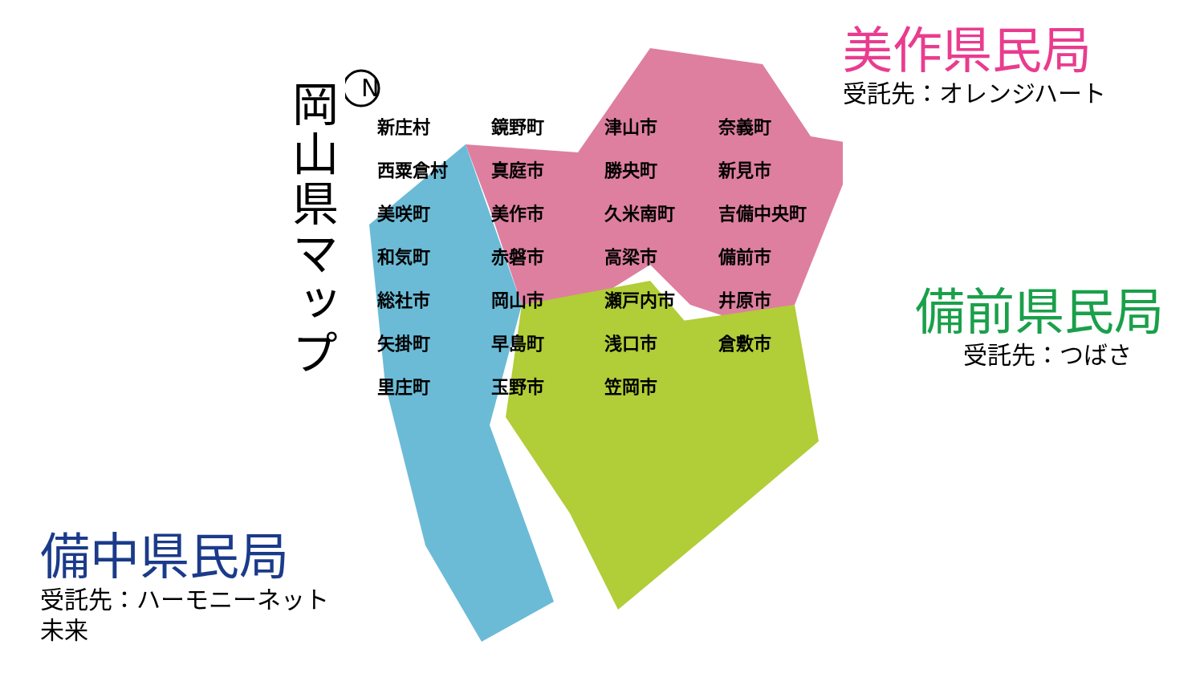岡山県マップ
備中県民局
受託先：ハーモニーネット未来
N
新庄村 鏡野町 津山市 奈義町 西粟倉村 真庭市 勝央町 新見市 美咲町 美作市 久米南町 吉備中央町 和気町 赤磐市 高梁市 備前市 総社市 岡山市 瀬戸内市 井原市 矢掛町 早島町 浅口市 倉敷市 里庄町 玉野市 笠岡市
美作県民局
受託先：オレンジハート
備前県民局
受託先：つばさ